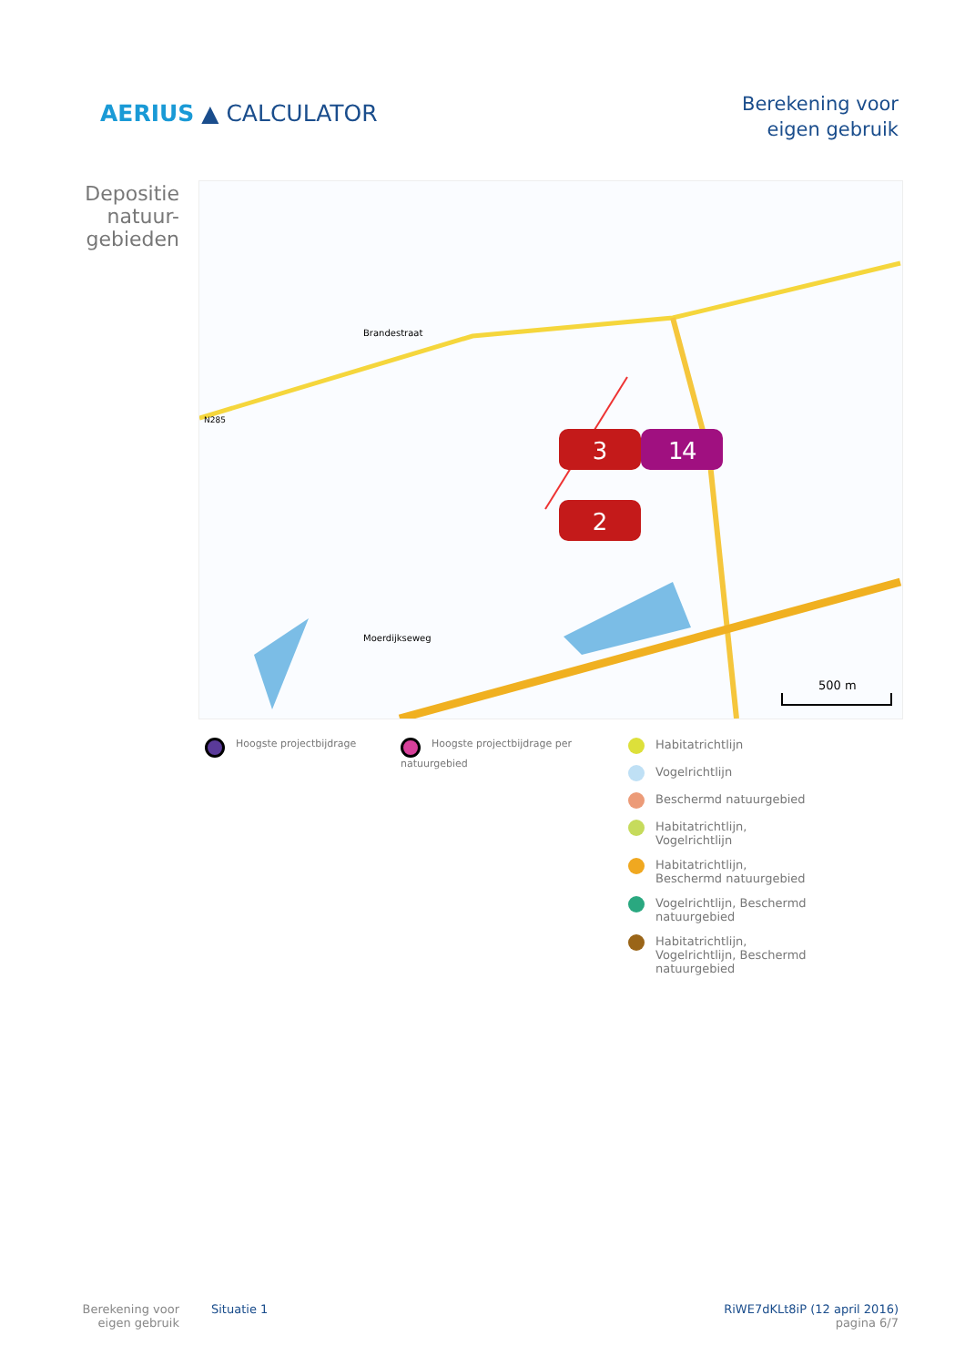AERIUS ▲ CALCULATOR
Berekening voor
eigen gebruik
Depositie natuur-gebieden
3
1
4
2
Brandestraat
N285
Moerdijkseweg
500 m
Hoogste projectbijdrage Hoogste projectbijdrage per natuurgebied
Habitatrichtlijn
Vogelrichtlijn
Beschermd natuurgebied
Habitatrichtlijn, Vogelrichtlijn
Habitatrichtlijn, Beschermd natuurgebied
Vogelrichtlijn, Beschermd natuurgebied
Habitatrichtlijn, Vogelrichtlijn, Beschermd natuurgebied
Berekening voor eigen gebruik
Situatie 1 RiWE7dKLt8iP (12 april 2016)
pagina 6/7